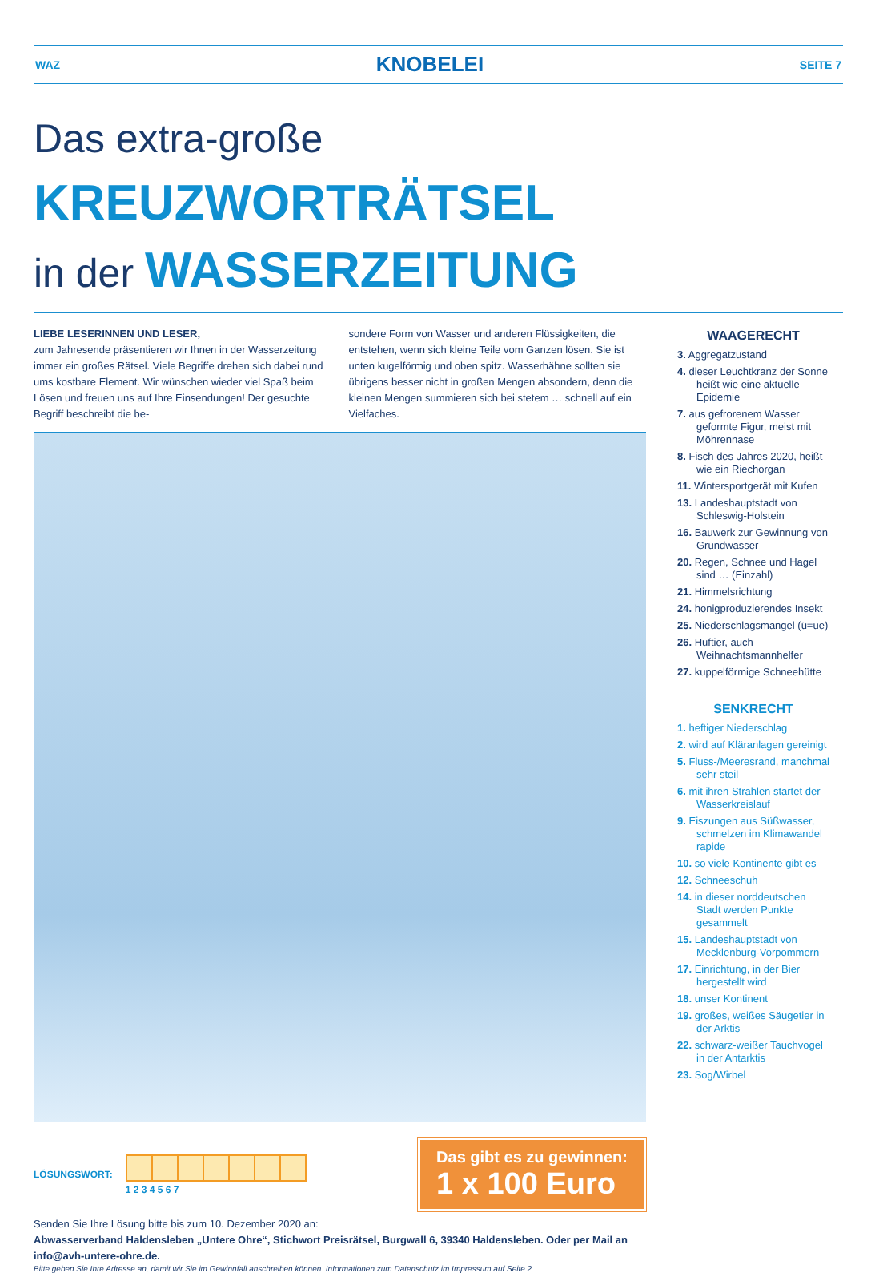WAZ KNOBELEI SEITE 7
Das extra-große KREUZWORTRÄTSEL
in der WASSERZEITUNG
LIEBE LESERINNEN UND LESER,
zum Jahresende präsentieren wir Ihnen in der Wasserzeitung immer ein großes Rätsel. Viele Begriffe drehen sich dabei rund ums kostbare Element. Wir wünschen wieder viel Spaß beim Lösen und freuen uns auf Ihre Einsendungen! Der gesuchte Begriff beschreibt die be-
sondere Form von Wasser und anderen Flüssigkeiten, die entstehen, wenn sich kleine Teile vom Ganzen lösen. Sie ist unten kugelförmig und oben spitz. Wasserhähne sollten sie übrigens besser nicht in großen Mengen absondern, denn die kleinen Mengen summieren sich bei stetem … schnell auf ein Vielfaches.
LÖSUNGSWORT:
1 2 3 4 5 6 7
Das gibt es zu gewinnen:
1 x 100 Euro
Senden Sie Ihre Lösung bitte bis zum 10. Dezember 2020 an:
Abwasserverband Haldensleben „Untere Ohre“, Stichwort Preisrätsel, Burgwall 6, 39340 Haldensleben. Oder per Mail an info@avh-untere-ohre.de.
Bitte geben Sie Ihre Adresse an, damit wir Sie im Gewinnfall anschreiben können. Informationen zum Datenschutz im Impressum auf Seite 2.
WAAGERECHT
3. Aggregatzustand
4. dieser Leuchtkranz der Sonne heißt wie eine aktuelle Epidemie
7. aus gefrorenem Wasser geformte Figur, meist mit Möhrennase
8. Fisch des Jahres 2020, heißt wie ein Riechorgan
11. Wintersportgerät mit Kufen
13. Landeshauptstadt von Schleswig-Holstein
16. Bauwerk zur Gewinnung von Grundwasser
20. Regen, Schnee und Hagel sind … (Einzahl)
21. Himmelsrichtung
24. honigproduzierendes Insekt
25. Niederschlagsmangel (ü=ue)
26. Huftier, auch Weihnachtsmannhelfer
27. kuppelförmige Schneehütte
SENKRECHT
1. heftiger Niederschlag
2. wird auf Kläranlagen gereinigt
5. Fluss-/Meeresrand, manchmal sehr steil
6. mit ihren Strahlen startet der Wasserkreislauf
9. Eiszungen aus Süßwasser, schmelzen im Klimawandel rapide
10. so viele Kontinente gibt es
12. Schneeschuh
14. in dieser norddeutschen Stadt werden Punkte gesammelt
15. Landeshauptstadt von Mecklenburg-Vorpommern
17. Einrichtung, in der Bier hergestellt wird
18. unser Kontinent
19. großes, weißes Säugetier in der Arktis
22. schwarz-weißer Tauchvogel in der Antarktis
23. Sog/Wirbel